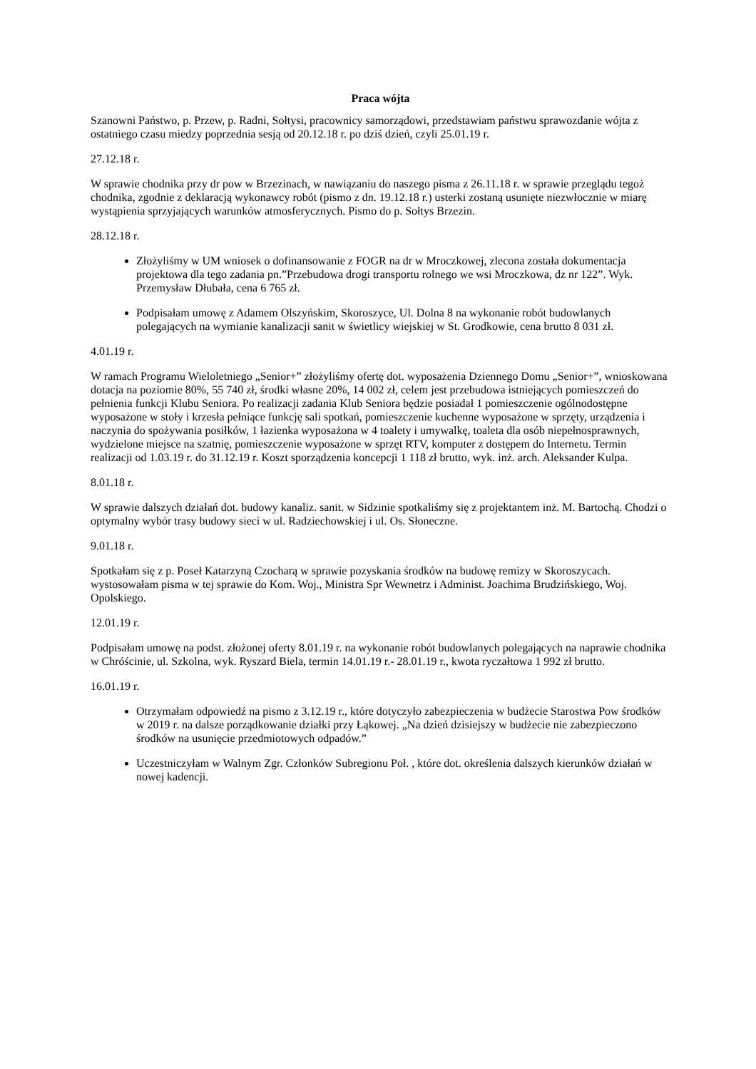Praca wójta
Szanowni Państwo, p. Przew, p. Radni, Sołtysi, pracownicy samorządowi, przedstawiam państwu sprawozdanie wójta z ostatniego czasu miedzy poprzednia sesją od 20.12.18 r. po dziś dzień, czyli 25.01.19 r.
27.12.18 r.
W sprawie chodnika przy dr pow w Brzezinach, w nawiązaniu do naszego pisma z 26.11.18 r. w sprawie przeglądu tegoż chodnika, zgodnie z deklaracją wykonawcy robót (pismo z dn. 19.12.18 r.) usterki zostaną usunięte niezwłocznie w miarę wystąpienia sprzyjających warunków atmosferycznych. Pismo do p. Sołtys Brzezin.
28.12.18 r.
Złożyliśmy w UM wniosek o dofinansowanie z FOGR na dr w Mroczkowej, zlecona została dokumentacja projektowa dla tego zadania pn.”Przebudowa drogi transportu rolnego we wsi Mroczkowa, dz nr 122”. Wyk. Przemysław Dłubała, cena 6 765 zł.
Podpisałam umowę z Adamem Olszyńskim, Skoroszyce, Ul. Dolna 8 na wykonanie robót budowlanych polegających na wymianie kanalizacji sanit w świetlicy wiejskiej w St. Grodkowie, cena brutto 8 031 zł.
4.01.19 r.
W ramach Programu Wieloletniego „Senior+” złożyliśmy ofertę dot. wyposażenia Dziennego Domu „Senior+”, wnioskowana dotacja na poziomie 80%, 55 740 zł, środki własne 20%, 14 002 zł, celem jest przebudowa istniejących pomieszczeń do pełnienia funkcji Klubu Seniora. Po realizacji zadania Klub Seniora będzie posiadał 1 pomieszczenie ogólnodostępne wyposażone w stoły i krzesła pełniące funkcję sali spotkań, pomieszczenie kuchenne wyposażone w sprzęty, urządzenia i naczynia do spożywania posiłków, 1 łazienka wyposażona w 4 toalety i umywalkę, toaleta dla osób niepełnosprawnych, wydzielone miejsce na szatnię, pomieszczenie wyposażone w sprzęt RTV, komputer z dostępem do Internetu. Termin realizacji od 1.03.19 r. do 31.12.19 r. Koszt sporządzenia koncepcji 1 118 zł brutto, wyk. inż. arch. Aleksander Kulpa.
8.01.18 r.
W sprawie dalszych działań dot. budowy kanaliz. sanit. w Sidzinie spotkaliśmy się z projektantem inż. M. Bartochą. Chodzi o optymalny wybór trasy budowy sieci w ul. Radziechowskiej i ul. Os. Słoneczne.
9.01.18 r.
Spotkałam się z p. Poseł Katarzyną Czocharą w sprawie pozyskania środków na budowę remizy w Skoroszycach. wystosowałam pisma w tej sprawie do Kom. Woj., Ministra Spr Wewnetrz i Administ. Joachima Brudzińskiego, Woj. Opolskiego.
12.01.19 r.
Podpisałam umowę na podst. złożonej oferty 8.01.19 r. na wykonanie robót budowlanych polegających na naprawie chodnika w Chróścinie, ul. Szkolna, wyk. Ryszard Biela, termin 14.01.19 r.- 28.01.19 r., kwota ryczałtowa 1 992 zł brutto.
16.01.19 r.
Otrzymałam odpowiedź na pismo z 3.12.19 r., które dotyczyło zabezpieczenia w budżecie Starostwa Pow środków w 2019 r. na dalsze porządkowanie działki przy Łąkowej. „Na dzień dzisiejszy w budżecie nie zabezpieczono środków na usunięcie przedmiotowych odpadów.”
Uczestniczyłam w Walnym Zgr. Członków Subregionu Poł. , które dot. określenia dalszych kierunków działań w nowej kadencji.